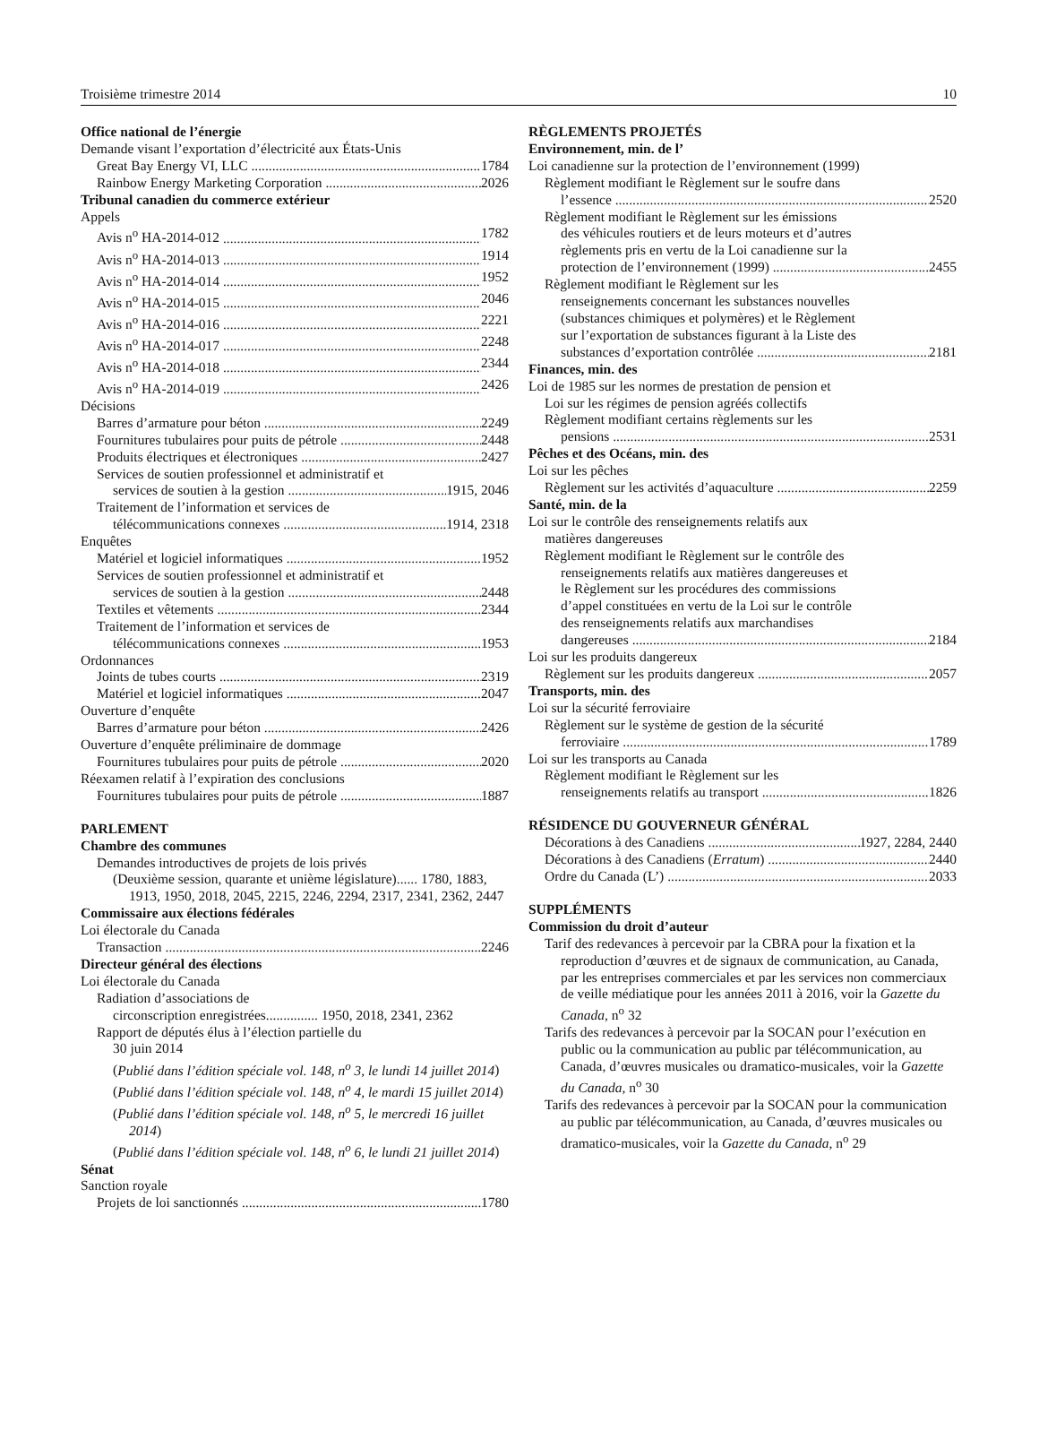Troisième trimestre 2014 10
Office national de l’énergie
Demande visant l’exportation d’électricité aux États-Unis
Great Bay Energy VI, LLC 1784
Rainbow Energy Marketing Corporation 2026
Tribunal canadien du commerce extérieur
Appels
Avis n<sup>o</sup> HA-2014-012 1782
Avis n<sup>o</sup> HA-2014-013 1914
Avis n<sup>o</sup> HA-2014-014 1952
Avis n<sup>o</sup> HA-2014-015 2046
Avis n<sup>o</sup> HA-2014-016 2221
Avis n<sup>o</sup> HA-2014-017 2248
Avis n<sup>o</sup> HA-2014-018 2344
Avis n<sup>o</sup> HA-2014-019 2426
Décisions
Barres d’armature pour béton 2249
Fournitures tubulaires pour puits de pétrole 2448
Produits électriques et électroniques 2427
Services de soutien professionnel et administratif et
services de soutien à la gestion 1915, 2046
Traitement de l’information et services de
télécommunications connexes 1914, 2318
Enquêtes
Matériel et logiciel informatiques 1952
Services de soutien professionnel et administratif et
services de soutien à la gestion 2448
Textiles et vêtements 2344
Traitement de l’information et services de
télécommunications connexes 1953
Ordonnances
Joints de tubes courts 2319
Matériel et logiciel informatiques 2047
Ouverture d’enquête
Barres d’armature pour béton 2426
Ouverture d’enquête préliminaire de dommage
Fournitures tubulaires pour puits de pétrole 2020
Réexamen relatif à l’expiration des conclusions
Fournitures tubulaires pour puits de pétrole 1887
PARLEMENT
Chambre des communes
Demandes introductives de projets de lois privés
(Deuxième session, quarante et unième législature)...... 1780, 1883, 1913, 1950, 2018, 2045, 2215, 2246, 2294, 2317, 2341, 2362, 2447
Commissaire aux élections fédérales
Loi électorale du Canada
Transaction 2246
Directeur général des élections
Loi électorale du Canada
Radiation d’associations de
circonscription enregistrées............... 1950, 2018, 2341, 2362
Rapport de députés élus à l’élection partielle du
30 juin 2014
(Publié dans l’édition spéciale vol. 148, n<sup>o</sup> 3, le lundi 14 juillet 2014)
(Publié dans l’édition spéciale vol. 148, n<sup>o</sup> 4, le mardi 15 juillet 2014)
(Publié dans l’édition spéciale vol. 148, n<sup>o</sup> 5, le mercredi 16 juillet 2014)
(Publié dans l’édition spéciale vol. 148, n<sup>o</sup> 6, le lundi 21 juillet 2014)
Sénat
Sanction royale
Projets de loi sanctionnés 1780
RÈGLEMENTS PROJETÉS
Environnement, min. de l’
Loi canadienne sur la protection de l’environnement (1999)
Règlement modifiant le Règlement sur le soufre dans
l’essence 2520
Règlement modifiant le Règlement sur les émissions
des véhicules routiers et de leurs moteurs et d’autres
règlements pris en vertu de la Loi canadienne sur la
protection de l’environnement (1999) 2455
Règlement modifiant le Règlement sur les
renseignements concernant les substances nouvelles
(substances chimiques et polymères) et le Règlement
sur l’exportation de substances figurant à la Liste des
substances d’exportation contrôlée 2181
Finances, min. des
Loi de 1985 sur les normes de prestation de pension et
Loi sur les régimes de pension agréés collectifs
Règlement modifiant certains règlements sur les
pensions 2531
Pêches et des Océans, min. des
Loi sur les pêches
Règlement sur les activités d’aquaculture 2259
Santé, min. de la
Loi sur le contrôle des renseignements relatifs aux
matières dangereuses
Règlement modifiant le Règlement sur le contrôle des
renseignements relatifs aux matières dangereuses et
le Règlement sur les procédures des commissions
d’appel constituées en vertu de la Loi sur le contrôle
des renseignements relatifs aux marchandises
dangereuses 2184
Loi sur les produits dangereux
Règlement sur les produits dangereux 2057
Transports, min. des
Loi sur la sécurité ferroviaire
Règlement sur le système de gestion de la sécurité
ferroviaire 1789
Loi sur les transports au Canada
Règlement modifiant le Règlement sur les
renseignements relatifs au transport 1826
RÉSIDENCE DU GOUVERNEUR GÉNÉRAL
Décorations à des Canadiens 1927, 2284, 2440
Décorations à des Canadiens (Erratum) 2440
Ordre du Canada (L’) 2033
SUPPLÉMENTS
Commission du droit d’auteur
Tarif des redevances à percevoir par la CBRA pour la fixation et la reproduction d’œuvres et de signaux de communication, au Canada, par les entreprises commerciales et par les services non commerciaux de veille médiatique pour les années 2011 à 2016, voir la Gazette du Canada, n<sup>o</sup> 32
Tarifs des redevances à percevoir par la SOCAN pour l’exécution en public ou la communication au public par télécommunication, au Canada, d’œuvres musicales ou dramatico-musicales, voir la Gazette du Canada, n<sup>o</sup> 30
Tarifs des redevances à percevoir par la SOCAN pour la communication au public par télécommunication, au Canada, d’œuvres musicales ou dramatico-musicales, voir la Gazette du Canada, n<sup>o</sup> 29